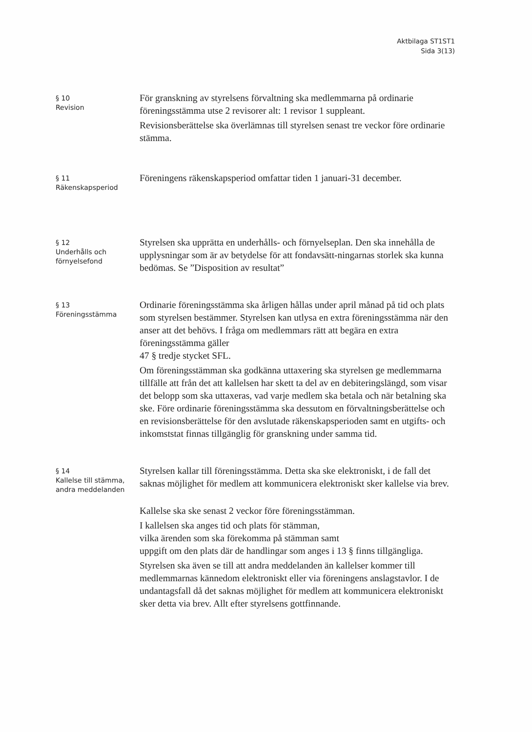Aktbilaga ST1ST1
Sida 3(13)
§ 10
Revision
För granskning av styrelsens förvaltning ska medlemmarna på ordinarie föreningsstämma utse 2 revisorer alt: 1 revisor 1 suppleant.
Revisionsberättelse ska överlämnas till styrelsen senast tre veckor före ordinarie stämma.
§ 11
Räkenskapsperiod
Föreningens räkenskapsperiod omfattar tiden 1 januari-31 december.
§ 12
Underhålls och
förnyelsefond
Styrelsen ska upprätta en underhålls- och förnyelseplan. Den ska innehålla de upplysningar som är av betydelse för att fondavsätt-ningarnas storlek ska kunna bedömas. Se ”Disposition av resultat”
§ 13
Föreningsstämma
Ordinarie föreningsstämma ska årligen hållas under april månad på tid och plats som styrelsen bestämmer. Styrelsen kan utlysa en extra föreningsstämma när den anser att det behövs. I fråga om medlemmars rätt att begära en extra föreningsstämma gäller
47 § tredje stycket SFL.
Om föreningsstämman ska godkänna uttaxering ska styrelsen ge medlemmarna tillfälle att från det att kallelsen har skett ta del av en debiteringslängd, som visar det belopp som ska uttaxeras, vad varje medlem ska betala och när betalning ska ske. Före ordinarie föreningsstämma ska dessutom en förvaltningsberättelse och en revisionsberättelse för den avslutade räkenskapsperioden samt en utgifts- och inkomststat finnas tillgänglig för granskning under samma tid.
§ 14
Kallelse till stämma,
andra meddelanden
Styrelsen kallar till föreningsstämma. Detta ska ske elektroniskt, i de fall det saknas möjlighet för medlem att kommunicera elektroniskt sker kallelse via brev.
Kallelse ska ske senast 2 veckor före föreningsstämman.
I kallelsen ska anges tid och plats för stämman,
vilka ärenden som ska förekomma på stämman samt
uppgift om den plats där de handlingar som anges i 13 § finns tillgängliga.
Styrelsen ska även se till att andra meddelanden än kallelser kommer till medlemmarnas kännedom elektroniskt eller via föreningens anslagstavlor. I de undantagsfall då det saknas möjlighet för medlem att kommunicera elektroniskt sker detta via brev. Allt efter styrelsens gottfinnande.